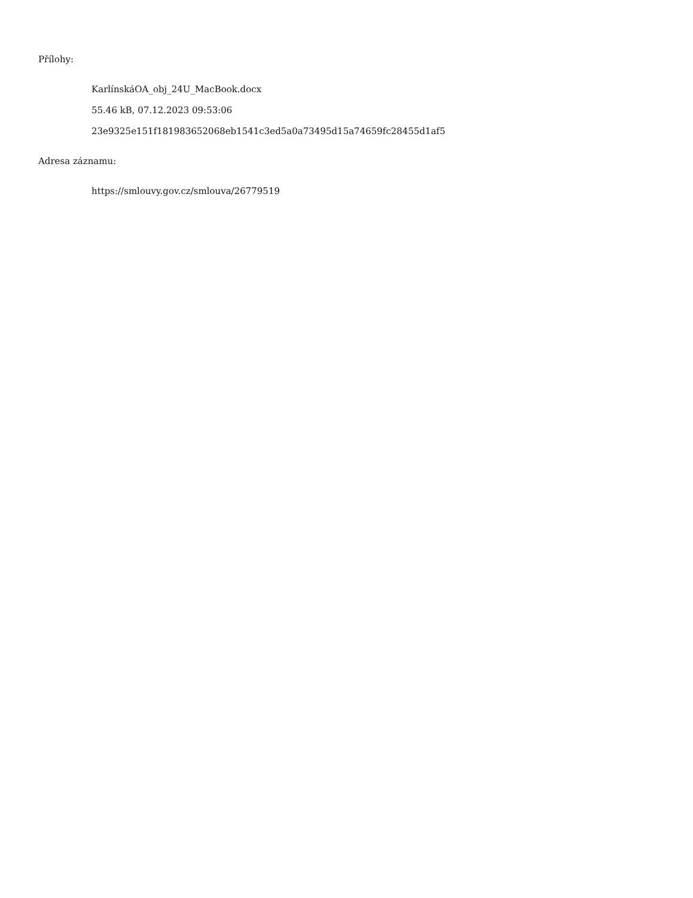Přílohy:
KarlínskáOA_obj_24U_MacBook.docx
55.46 kB, 07.12.2023 09:53:06
23e9325e151f181983652068eb1541c3ed5a0a73495d15a74659fc28455d1af5
Adresa záznamu:
https://smlouvy.gov.cz/smlouva/26779519